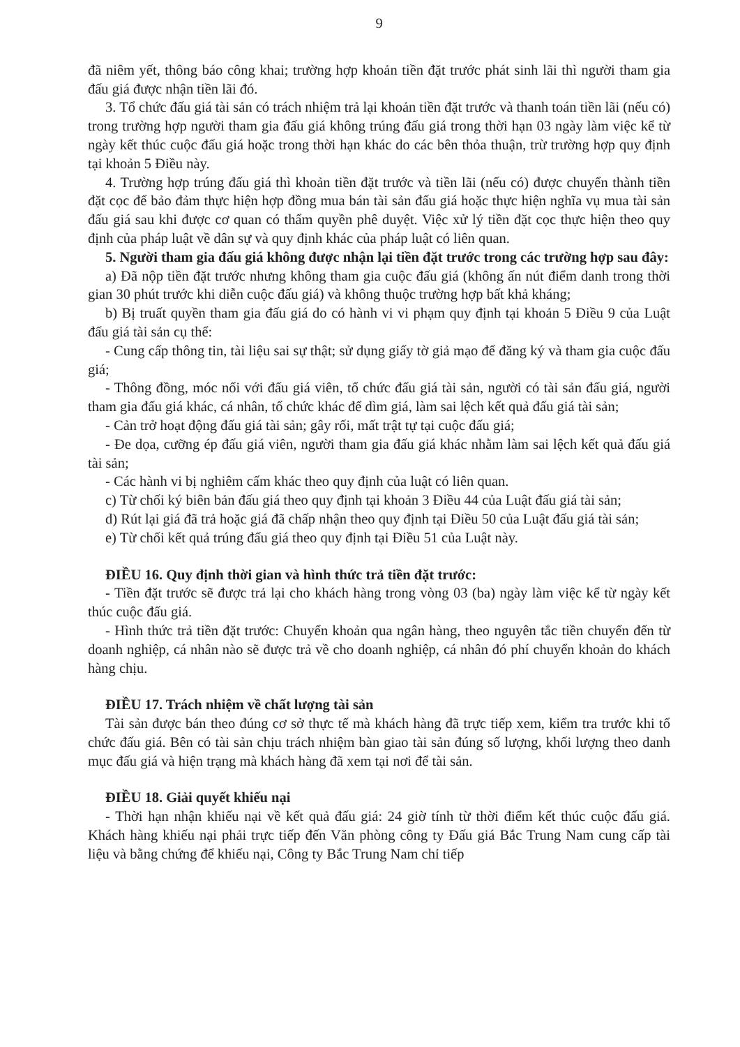9
đã niêm yết, thông báo công khai; trường hợp khoản tiền đặt trước phát sinh lãi thì người tham gia đấu giá được nhận tiền lãi đó.
3. Tổ chức đấu giá tài sản có trách nhiệm trả lại khoản tiền đặt trước và thanh toán tiền lãi (nếu có) trong trường hợp người tham gia đấu giá không trúng đấu giá trong thời hạn 03 ngày làm việc kể từ ngày kết thúc cuộc đấu giá hoặc trong thời hạn khác do các bên thỏa thuận, trừ trường hợp quy định tại khoản 5 Điều này.
4. Trường hợp trúng đấu giá thì khoản tiền đặt trước và tiền lãi (nếu có) được chuyển thành tiền đặt cọc để bảo đảm thực hiện hợp đồng mua bán tài sản đấu giá hoặc thực hiện nghĩa vụ mua tài sản đấu giá sau khi được cơ quan có thẩm quyền phê duyệt. Việc xử lý tiền đặt cọc thực hiện theo quy định của pháp luật về dân sự và quy định khác của pháp luật có liên quan.
5. Người tham gia đấu giá không được nhận lại tiền đặt trước trong các trường hợp sau đây:
a) Đã nộp tiền đặt trước nhưng không tham gia cuộc đấu giá (không ấn nút điểm danh trong thời gian 30 phút trước khi diễn cuộc đấu giá) và không thuộc trường hợp bất khả kháng;
b) Bị truất quyền tham gia đấu giá do có hành vi vi phạm quy định tại khoản 5 Điều 9 của Luật đấu giá tài sản cụ thể:
- Cung cấp thông tin, tài liệu sai sự thật; sử dụng giấy tờ giả mạo để đăng ký và tham gia cuộc đấu giá;
- Thông đồng, móc nối với đấu giá viên, tổ chức đấu giá tài sản, người có tài sản đấu giá, người tham gia đấu giá khác, cá nhân, tổ chức khác để dìm giá, làm sai lệch kết quả đấu giá tài sản;
- Cản trở hoạt động đấu giá tài sản; gây rối, mất trật tự tại cuộc đấu giá;
- Đe dọa, cưỡng ép đấu giá viên, người tham gia đấu giá khác nhằm làm sai lệch kết quả đấu giá tài sản;
- Các hành vi bị nghiêm cấm khác theo quy định của luật có liên quan.
c) Từ chối ký biên bản đấu giá theo quy định tại khoản 3 Điều 44 của Luật đấu giá tài sản;
d) Rút lại giá đã trả hoặc giá đã chấp nhận theo quy định tại Điều 50 của Luật đấu giá tài sản;
e) Từ chối kết quả trúng đấu giá theo quy định tại Điều 51 của Luật này.
ĐIỀU 16. Quy định thời gian và hình thức trả tiền đặt trước:
- Tiền đặt trước sẽ được trả lại cho khách hàng trong vòng 03 (ba) ngày làm việc kể từ ngày kết thúc cuộc đấu giá.
- Hình thức trả tiền đặt trước: Chuyển khoản qua ngân hàng, theo nguyên tắc tiền chuyển đến từ doanh nghiệp, cá nhân nào sẽ được trả về cho doanh nghiệp, cá nhân đó phí chuyển khoản do khách hàng chịu.
ĐIỀU 17. Trách nhiệm về chất lượng tài sản
Tài sản được bán theo đúng cơ sở thực tế mà khách hàng đã trực tiếp xem, kiểm tra trước khi tổ chức đấu giá. Bên có tài sản chịu trách nhiệm bàn giao tài sản đúng số lượng, khối lượng theo danh mục đấu giá và hiện trạng mà khách hàng đã xem tại nơi để tài sản.
ĐIỀU 18. Giải quyết khiếu nại
- Thời hạn nhận khiếu nại về kết quả đấu giá: 24 giờ tính từ thời điểm kết thúc cuộc đấu giá. Khách hàng khiếu nại phải trực tiếp đến Văn phòng công ty Đấu giá Bắc Trung Nam cung cấp tài liệu và bằng chứng để khiếu nại, Công ty Bắc Trung Nam chỉ tiếp